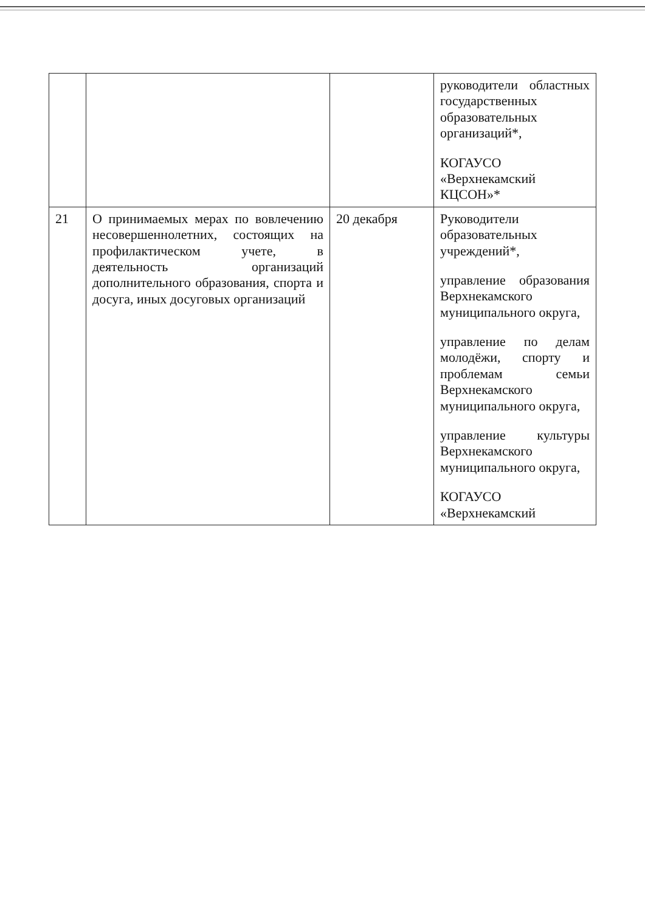| | | | руководители областных государственных образовательных организаций*, КОГАУСО «Верхнекамский КЦСОН»* |
| 21 | О принимаемых мерах по вовлечению несовершеннолетних, состоящих на профилактическом учете, в деятельность организаций дополнительного образования, спорта и досуга, иных досуговых организаций | 20 декабря | Руководители образовательных учреждений*, управление образования Верхнекамского муниципального округа, управление по делам молодёжи, спорту и проблемам семьи Верхнекамского муниципального округа, управление культуры Верхнекамского муниципального округа, КОГАУСО «Верхнекамский |